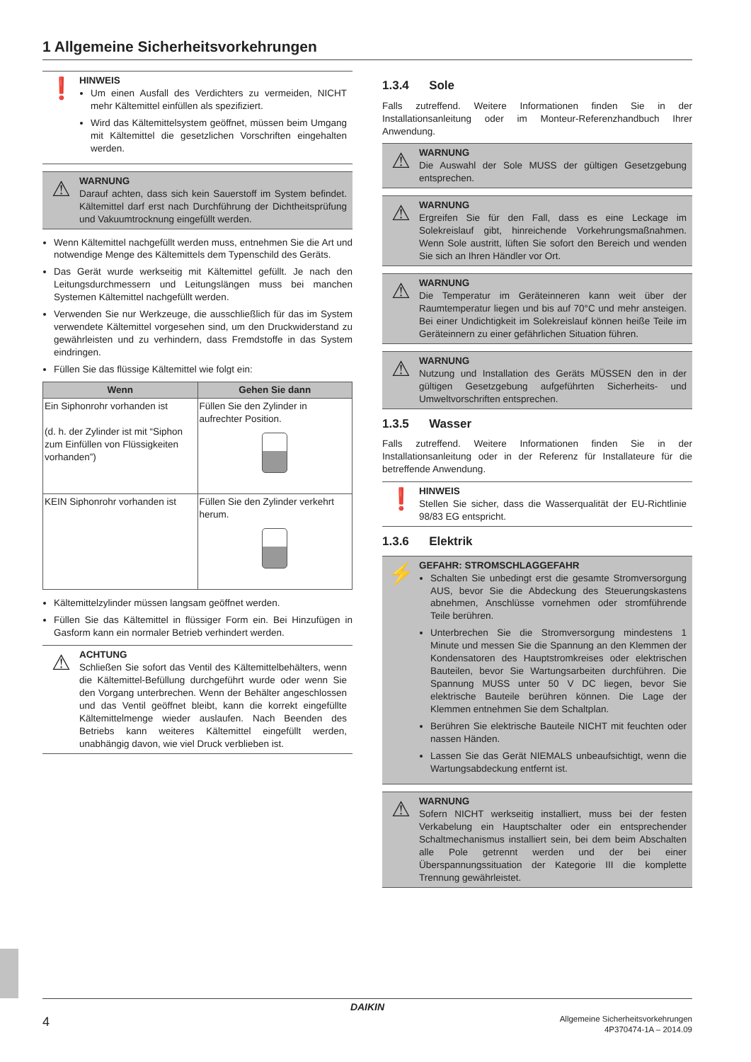1 Allgemeine Sicherheitsvorkehrungen
❗
HINWEIS
Um einen Ausfall des Verdichters zu vermeiden, NICHT mehr Kältemittel einfüllen als spezifiziert.
Wird das Kältemittelsystem geöffnet, müssen beim Umgang mit Kältemittel die gesetzlichen Vorschriften eingehalten werden.
⚠
WARNUNG
Darauf achten, dass sich kein Sauerstoff im System befindet. Kältemittel darf erst nach Durchführung der Dichtheitsprüfung und Vakuumtrocknung eingefüllt werden.
Wenn Kältemittel nachgefüllt werden muss, entnehmen Sie die Art und notwendige Menge des Kältemittels dem Typenschild des Geräts.
Das Gerät wurde werkseitig mit Kältemittel gefüllt. Je nach den Leitungsdurchmessern und Leitungslängen muss bei manchen Systemen Kältemittel nachgefüllt werden.
Verwenden Sie nur Werkzeuge, die ausschließlich für das im System verwendete Kältemittel vorgesehen sind, um den Druckwiderstand zu gewährleisten und zu verhindern, dass Fremdstoffe in das System eindringen.
Füllen Sie das flüssige Kältemittel wie folgt ein:
| Wenn | Gehen Sie dann |
| --- | --- |
| Ein Siphonrohr vorhanden ist (d. h. der Zylinder ist mit “Siphon zum Einfüllen von Flüssigkeiten vorhanden”) | Füllen Sie den Zylinder in aufrechter Position. |
| KEIN Siphonrohr vorhanden ist | Füllen Sie den Zylinder verkehrt herum. |
Kältemittelzylinder müssen langsam geöffnet werden.
Füllen Sie das Kältemittel in flüssiger Form ein. Bei Hinzufügen in Gasform kann ein normaler Betrieb verhindert werden.
⚠
ACHTUNG
Schließen Sie sofort das Ventil des Kältemittelbehälters, wenn die Kältemittel-Befüllung durchgeführt wurde oder wenn Sie den Vorgang unterbrechen. Wenn der Behälter angeschlossen und das Ventil geöffnet bleibt, kann die korrekt eingefüllte Kältemittelmenge wieder auslaufen. Nach Beenden des Betriebs kann weiteres Kältemittel eingefüllt werden, unabhängig davon, wie viel Druck verblieben ist.
1.3.4 Sole
Falls zutreffend. Weitere Informationen finden Sie in der Installationsanleitung oder im Monteur-Referenzhandbuch Ihrer Anwendung.
⚠
WARNUNG
Die Auswahl der Sole MUSS der gültigen Gesetzgebung entsprechen.
⚠
WARNUNG
Ergreifen Sie für den Fall, dass es eine Leckage im Solekreislauf gibt, hinreichende Vorkehrungsmaßnahmen. Wenn Sole austritt, lüften Sie sofort den Bereich und wenden Sie sich an Ihren Händler vor Ort.
⚠
WARNUNG
Die Temperatur im Geräteinneren kann weit über der Raumtemperatur liegen und bis auf 70°C und mehr ansteigen. Bei einer Undichtigkeit im Solekreislauf können heiße Teile im Geräteinnern zu einer gefährlichen Situation führen.
⚠
WARNUNG
Nutzung und Installation des Geräts MÜSSEN den in der gültigen Gesetzgebung aufgeführten Sicherheits- und Umweltvorschriften entsprechen.
1.3.5 Wasser
Falls zutreffend. Weitere Informationen finden Sie in der Installationsanleitung oder in der Referenz für Installateure für die betreffende Anwendung.
❗
HINWEIS
Stellen Sie sicher, dass die Wasserqualität der EU-Richtlinie 98/83 EG entspricht.
1.3.6 Elektrik
⚡
GEFAHR: STROMSCHLAGGEFAHR
Schalten Sie unbedingt erst die gesamte Stromversorgung AUS, bevor Sie die Abdeckung des Steuerungskastens abnehmen, Anschlüsse vornehmen oder stromführende Teile berühren.
Unterbrechen Sie die Stromversorgung mindestens 1 Minute und messen Sie die Spannung an den Klemmen der Kondensatoren des Hauptstromkreises oder elektrischen Bauteilen, bevor Sie Wartungsarbeiten durchführen. Die Spannung MUSS unter 50 V DC liegen, bevor Sie elektrische Bauteile berühren können. Die Lage der Klemmen entnehmen Sie dem Schaltplan.
Berühren Sie elektrische Bauteile NICHT mit feuchten oder nassen Händen.
Lassen Sie das Gerät NIEMALS unbeaufsichtigt, wenn die Wartungsabdeckung entfernt ist.
⚠
WARNUNG
Sofern NICHT werkseitig installiert, muss bei der festen Verkabelung ein Hauptschalter oder ein entsprechender Schaltmechanismus installiert sein, bei dem beim Abschalten alle Pole getrennt werden und der bei einer Überspannungssituation der Kategorie III die komplette Trennung gewährleistet.
DAIKIN
4 Allgemeine Sicherheitsvorkehrungen
4P370474-1A – 2014.09